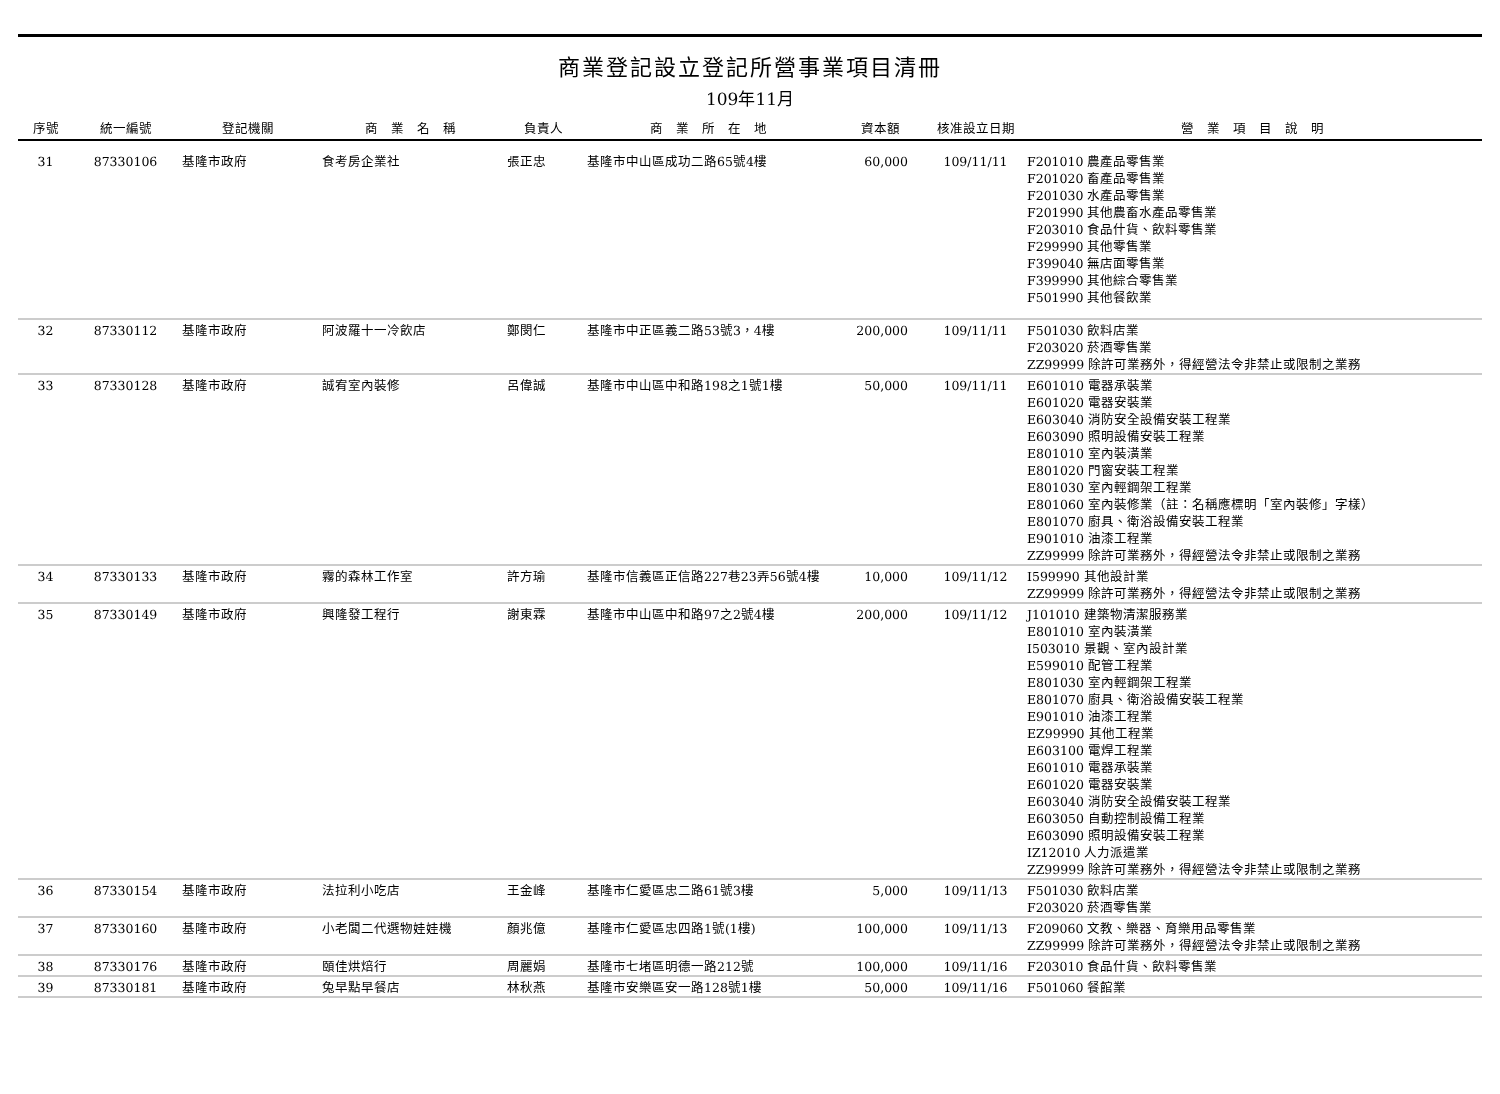商業登記設立登記所營事業項目清冊
109年11月
| 序號 | 統一編號 | 登記機關 | 商 業 名 稱 | 負責人 | 商 業 所 在 地 | 資本額 | 核准設立日期 | 營 業 項 目 說 明 |
| --- | --- | --- | --- | --- | --- | --- | --- | --- |
| 31 | 87330106 | 基隆市政府 | 食考房企業社 | 張正忠 | 基隆市中山區成功二路65號4樓 | 60,000 | 109/11/11 | F201010 農產品零售業 F201020 畜產品零售業 F201030 水產品零售業 F201990 其他農畜水產品零售業 F203010 食品什貨、飲料零售業 F299990 其他零售業 F399040 無店面零售業 F399990 其他綜合零售業 F501990 其他餐飲業 |
| 32 | 87330112 | 基隆市政府 | 阿波羅十一冷飲店 | 鄭閔仁 | 基隆市中正區義二路53號3，4樓 | 200,000 | 109/11/11 | F501030 飲料店業 F203020 菸酒零售業 ZZ99999 除許可業務外，得經營法令非禁止或限制之業務 |
| 33 | 87330128 | 基隆市政府 | 誠宥室內裝修 | 呂偉誠 | 基隆市中山區中和路198之1號1樓 | 50,000 | 109/11/11 | E601010 電器承裝業 E601020 電器安裝業 E603040 消防安全設備安裝工程業 E603090 照明設備安裝工程業 E801010 室內裝潢業 E801020 門窗安裝工程業 E801030 室內輕鋼架工程業 E801060 室內裝修業（註：名稱應標明「室內裝修」字樣） E801070 廚具、衛浴設備安裝工程業 E901010 油漆工程業 ZZ99999 除許可業務外，得經營法令非禁止或限制之業務 |
| 34 | 87330133 | 基隆市政府 | 霧的森林工作室 | 許方瑜 | 基隆市信義區正信路227巷23弄56號4樓 | 10,000 | 109/11/12 | I599990 其他設計業 ZZ99999 除許可業務外，得經營法令非禁止或限制之業務 |
| 35 | 87330149 | 基隆市政府 | 興隆發工程行 | 謝東霖 | 基隆市中山區中和路97之2號4樓 | 200,000 | 109/11/12 | J101010 建築物清潔服務業 E801010 室內裝潢業 I503010 景觀、室內設計業 E599010 配管工程業 E801030 室內輕鋼架工程業 E801070 廚具、衛浴設備安裝工程業 E901010 油漆工程業 EZ99990 其他工程業 E603100 電焊工程業 E601010 電器承裝業 E601020 電器安裝業 E603040 消防安全設備安裝工程業 E603050 自動控制設備工程業 E603090 照明設備安裝工程業 IZ12010 人力派遣業 ZZ99999 除許可業務外，得經營法令非禁止或限制之業務 |
| 36 | 87330154 | 基隆市政府 | 法拉利小吃店 | 王金峰 | 基隆市仁愛區忠二路61號3樓 | 5,000 | 109/11/13 | F501030 飲料店業 F203020 菸酒零售業 |
| 37 | 87330160 | 基隆市政府 | 小老闆二代選物娃娃機 | 顏兆億 | 基隆市仁愛區忠四路1號(1樓) | 100,000 | 109/11/13 | F209060 文教、樂器、育樂用品零售業 ZZ99999 除許可業務外，得經營法令非禁止或限制之業務 |
| 38 | 87330176 | 基隆市政府 | 頤佳烘焙行 | 周麗娟 | 基隆市七堵區明德一路212號 | 100,000 | 109/11/16 | F203010 食品什貨、飲料零售業 |
| 39 | 87330181 | 基隆市政府 | 兔早點早餐店 | 林秋燕 | 基隆市安樂區安一路128號1樓 | 50,000 | 109/11/16 | F501060 餐館業 |